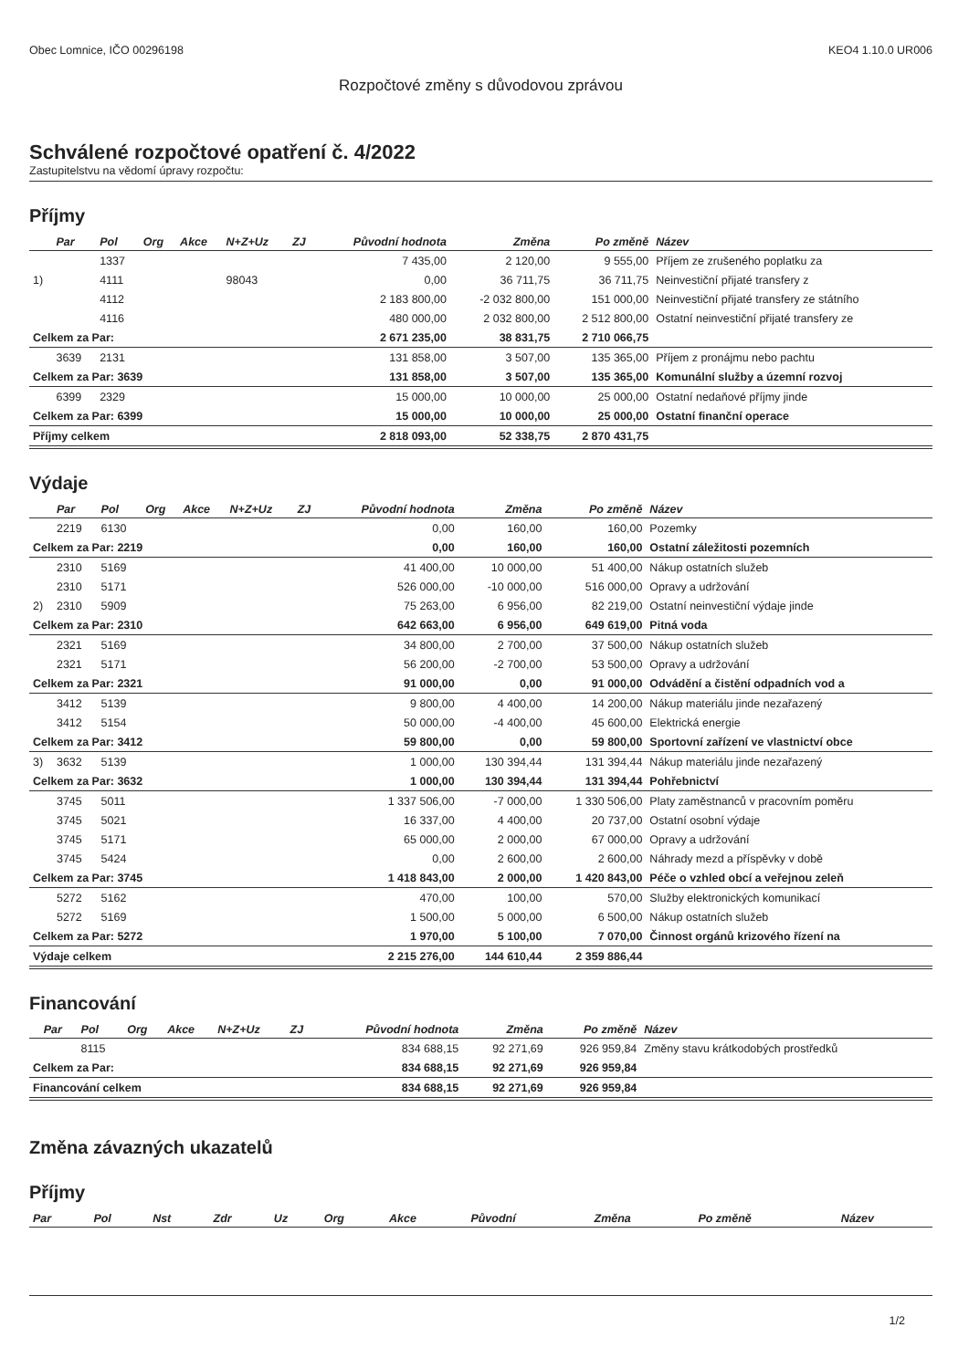Obec Lomnice, IČO 00296198 KEO4 1.10.0 UR006
Rozpočtové změny s důvodovou zprávou
Schválené rozpočtové opatření č. 4/2022
Zastupitelstvu na vědomí úpravy rozpočtu:
Příjmy
| | Par | Pol | Org | Akce | N+Z+Uz | ZJ | Původní hodnota | Změna | Po změně | Název |
| --- | --- | --- | --- | --- | --- | --- | --- | --- | --- | --- |
| | | 1337 | | | | | 7 435,00 | 2 120,00 | 9 555,00 | Příjem ze zrušeného poplatku za |
| 1) | | 4111 | | | 98043 | | 0,00 | 36 711,75 | 36 711,75 | Neinvestiční přijaté transfery z |
| | | 4112 | | | | | 2 183 800,00 | -2 032 800,00 | 151 000,00 | Neinvestiční přijaté transfery ze státního |
| | | 4116 | | | | | 480 000,00 | 2 032 800,00 | 2 512 800,00 | Ostatní neinvestiční přijaté transfery ze |
| Celkem za Par: | | | | | | | 2 671 235,00 | 38 831,75 | 2 710 066,75 | |
| | 3639 | 2131 | | | | | 131 858,00 | 3 507,00 | 135 365,00 | Příjem z pronájmu nebo pachtu |
| Celkem za Par: 3639 | | | | | | | 131 858,00 | 3 507,00 | 135 365,00 | Komunální služby a územní rozvoj |
| | 6399 | 2329 | | | | | 15 000,00 | 10 000,00 | 25 000,00 | Ostatní nedaňové příjmy jinde |
| Celkem za Par: 6399 | | | | | | | 15 000,00 | 10 000,00 | 25 000,00 | Ostatní finanční operace |
| Příjmy celkem | | | | | | | 2 818 093,00 | 52 338,75 | 2 870 431,75 | |
Výdaje
| | Par | Pol | Org | Akce | N+Z+Uz | ZJ | Původní hodnota | Změna | Po změně | Název |
| --- | --- | --- | --- | --- | --- | --- | --- | --- | --- | --- |
| | 2219 | 6130 | | | | | 0,00 | 160,00 | 160,00 | Pozemky |
| Celkem za Par: 2219 | | | | | | | 0,00 | 160,00 | 160,00 | Ostatní záležitosti pozemních |
| | 2310 | 5169 | | | | | 41 400,00 | 10 000,00 | 51 400,00 | Nákup ostatních služeb |
| | 2310 | 5171 | | | | | 526 000,00 | -10 000,00 | 516 000,00 | Opravy a udržování |
| 2) | 2310 | 5909 | | | | | 75 263,00 | 6 956,00 | 82 219,00 | Ostatní neinvestiční výdaje jinde |
| Celkem za Par: 2310 | | | | | | | 642 663,00 | 6 956,00 | 649 619,00 | Pitná voda |
| | 2321 | 5169 | | | | | 34 800,00 | 2 700,00 | 37 500,00 | Nákup ostatních služeb |
| | 2321 | 5171 | | | | | 56 200,00 | -2 700,00 | 53 500,00 | Opravy a udržování |
| Celkem za Par: 2321 | | | | | | | 91 000,00 | 0,00 | 91 000,00 | Odvádění a čistění odpadních vod a |
| | 3412 | 5139 | | | | | 9 800,00 | 4 400,00 | 14 200,00 | Nákup materiálu jinde nezařazený |
| | 3412 | 5154 | | | | | 50 000,00 | -4 400,00 | 45 600,00 | Elektrická energie |
| Celkem za Par: 3412 | | | | | | | 59 800,00 | 0,00 | 59 800,00 | Sportovní zařízení ve vlastnictví obce |
| 3) | 3632 | 5139 | | | | | 1 000,00 | 130 394,44 | 131 394,44 | Nákup materiálu jinde nezařazený |
| Celkem za Par: 3632 | | | | | | | 1 000,00 | 130 394,44 | 131 394,44 | Pohřebnictví |
| | 3745 | 5011 | | | | | 1 337 506,00 | -7 000,00 | 1 330 506,00 | Platy zaměstnanců v pracovním poměru |
| | 3745 | 5021 | | | | | 16 337,00 | 4 400,00 | 20 737,00 | Ostatní osobní výdaje |
| | 3745 | 5171 | | | | | 65 000,00 | 2 000,00 | 67 000,00 | Opravy a udržování |
| | 3745 | 5424 | | | | | 0,00 | 2 600,00 | 2 600,00 | Náhrady mezd a příspěvky v době |
| Celkem za Par: 3745 | | | | | | | 1 418 843,00 | 2 000,00 | 1 420 843,00 | Péče o vzhled obcí a veřejnou zeleň |
| | 5272 | 5162 | | | | | 470,00 | 100,00 | 570,00 | Služby elektronických komunikací |
| | 5272 | 5169 | | | | | 1 500,00 | 5 000,00 | 6 500,00 | Nákup ostatních služeb |
| Celkem za Par: 5272 | | | | | | | 1 970,00 | 5 100,00 | 7 070,00 | Činnost orgánů krizového řízení na |
| Výdaje celkem | | | | | | | 2 215 276,00 | 144 610,44 | 2 359 886,44 | |
Financování
| | Par | Pol | Org | Akce | N+Z+Uz | ZJ | Původní hodnota | Změna | Po změně | Název |
| --- | --- | --- | --- | --- | --- | --- | --- | --- | --- | --- |
| | | 8115 | | | | | 834 688,15 | 92 271,69 | 926 959,84 | Změny stavu krátkodobých prostředků |
| Celkem za Par: | | | | | | | 834 688,15 | 92 271,69 | 926 959,84 | |
| Financování celkem | | | | | | | 834 688,15 | 92 271,69 | 926 959,84 | |
Změna závazných ukazatelů
Příjmy
| Par | Pol | Nst | Zdr | Uz | Org | Akce | Původní | Změna | Po změně | Název |
| --- | --- | --- | --- | --- | --- | --- | --- | --- | --- | --- |
1/2